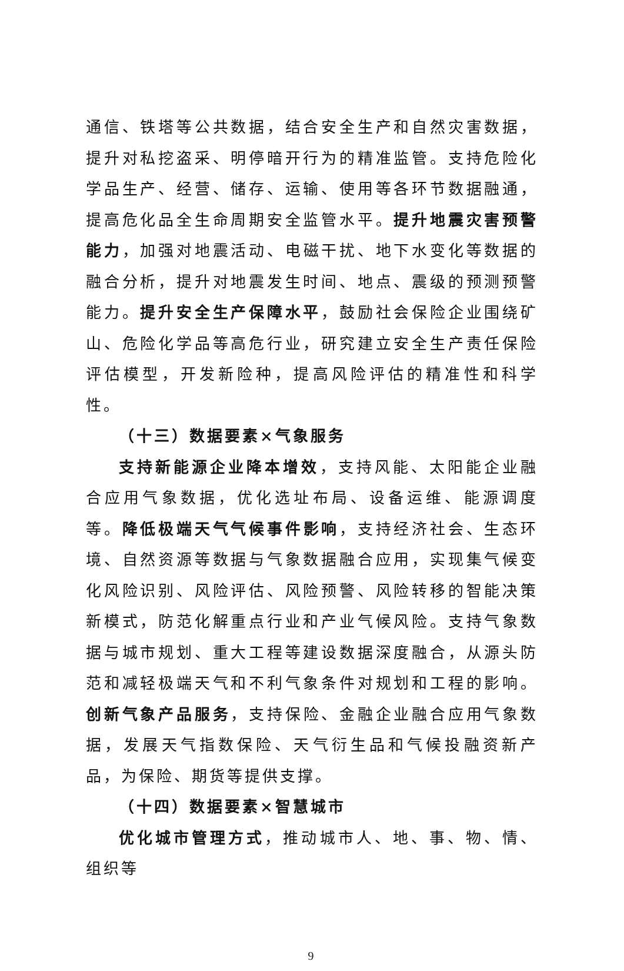通信、铁塔等公共数据，结合安全生产和自然灾害数据，提升对私挖盗采、明停暗开行为的精准监管。支持危险化学品生产、经营、储存、运输、使用等各环节数据融通，提高危化品全生命周期安全监管水平。提升地震灾害预警能力，加强对地震活动、电磁干扰、地下水变化等数据的融合分析，提升对地震发生时间、地点、震级的预测预警能力。提升安全生产保障水平，鼓励社会保险企业围绕矿山、危险化学品等高危行业，研究建立安全生产责任保险评估模型，开发新险种，提高风险评估的精准性和科学性。
（十三）数据要素×气象服务
支持新能源企业降本增效，支持风能、太阳能企业融合应用气象数据，优化选址布局、设备运维、能源调度等。降低极端天气气候事件影响，支持经济社会、生态环境、自然资源等数据与气象数据融合应用，实现集气候变化风险识别、风险评估、风险预警、风险转移的智能决策新模式，防范化解重点行业和产业气候风险。支持气象数据与城市规划、重大工程等建设数据深度融合，从源头防范和减轻极端天气和不利气象条件对规划和工程的影响。创新气象产品服务，支持保险、金融企业融合应用气象数据，发展天气指数保险、天气衍生品和气候投融资新产品，为保险、期货等提供支撑。
（十四）数据要素×智慧城市
优化城市管理方式，推动城市人、地、事、物、情、组织等
9